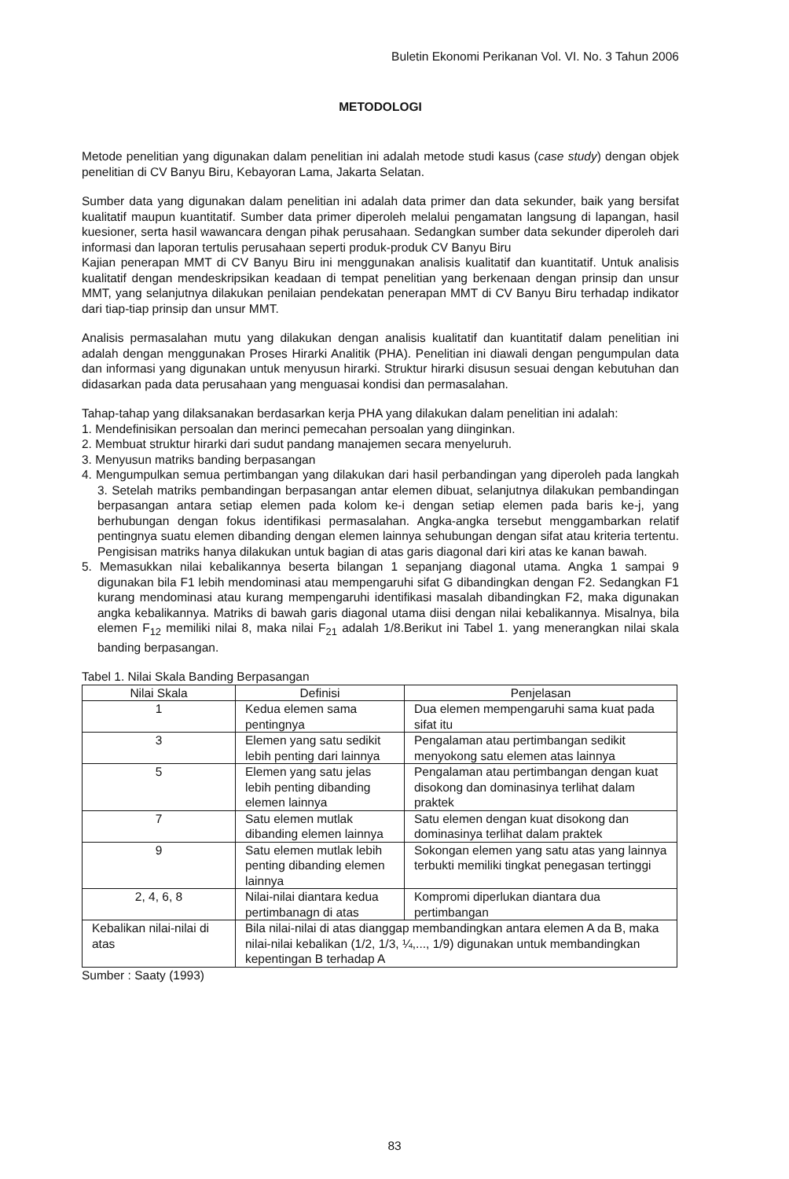Buletin Ekonomi Perikanan Vol. VI. No. 3 Tahun 2006
METODOLOGI
Metode penelitian yang digunakan dalam penelitian ini adalah metode studi kasus (case study) dengan objek penelitian di CV Banyu Biru, Kebayoran Lama, Jakarta Selatan.
Sumber data yang digunakan dalam penelitian ini adalah data primer dan data sekunder, baik yang bersifat kualitatif maupun kuantitatif. Sumber data primer diperoleh melalui pengamatan langsung di lapangan, hasil kuesioner, serta hasil wawancara dengan pihak perusahaan. Sedangkan sumber data sekunder diperoleh dari informasi dan laporan tertulis perusahaan seperti produk-produk CV Banyu Biru
Kajian penerapan MMT di CV Banyu Biru ini menggunakan analisis kualitatif dan kuantitatif. Untuk analisis kualitatif dengan mendeskripsikan keadaan di tempat penelitian yang berkenaan dengan prinsip dan unsur MMT, yang selanjutnya dilakukan penilaian pendekatan penerapan MMT di CV Banyu Biru terhadap indikator dari tiap-tiap prinsip dan unsur MMT.
Analisis permasalahan mutu yang dilakukan dengan analisis kualitatif dan kuantitatif dalam penelitian ini adalah dengan menggunakan Proses Hirarki Analitik (PHA). Penelitian ini diawali dengan pengumpulan data dan informasi yang digunakan untuk menyusun hirarki. Struktur hirarki disusun sesuai dengan kebutuhan dan didasarkan pada data perusahaan yang menguasai kondisi dan permasalahan.
Tahap-tahap yang dilaksanakan berdasarkan kerja PHA yang dilakukan dalam penelitian ini adalah:
1. Mendefinisikan persoalan dan merinci pemecahan persoalan yang diinginkan.
2. Membuat struktur hirarki dari sudut pandang manajemen secara menyeluruh.
3. Menyusun matriks banding berpasangan
4. Mengumpulkan semua pertimbangan yang dilakukan dari hasil perbandingan yang diperoleh pada langkah 3. Setelah matriks pembandingan berpasangan antar elemen dibuat, selanjutnya dilakukan pembandingan berpasangan antara setiap elemen pada kolom ke-i dengan setiap elemen pada baris ke-j, yang berhubungan dengan fokus identifikasi permasalahan. Angka-angka tersebut menggambarkan relatif pentingnya suatu elemen dibanding dengan elemen lainnya sehubungan dengan sifat atau kriteria tertentu. Pengisisan matriks hanya dilakukan untuk bagian di atas garis diagonal dari kiri atas ke kanan bawah.
5. Memasukkan nilai kebalikannya beserta bilangan 1 sepanjang diagonal utama. Angka 1 sampai 9 digunakan bila F1 lebih mendominasi atau mempengaruhi sifat G dibandingkan dengan F2. Sedangkan F1 kurang mendominasi atau kurang mempengaruhi identifikasi masalah dibandingkan F2, maka digunakan angka kebalikannya. Matriks di bawah garis diagonal utama diisi dengan nilai kebalikannya. Misalnya, bila elemen F<sub>12</sub> memiliki nilai 8, maka nilai F<sub>21</sub> adalah 1/8.Berikut ini Tabel 1. yang menerangkan nilai skala banding berpasangan.
Tabel 1. Nilai Skala Banding Berpasangan
| Nilai Skala | Definisi | Penjelasan |
| --- | --- | --- |
| 1 | Kedua elemen sama pentingnya | Dua elemen mempengaruhi sama kuat pada sifat itu |
| 3 | Elemen yang satu sedikit lebih penting dari lainnya | Pengalaman atau pertimbangan sedikit menyokong satu elemen atas lainnya |
| 5 | Elemen yang satu jelas lebih penting dibanding elemen lainnya | Pengalaman atau pertimbangan dengan kuat disokong dan dominasinya terlihat dalam praktek |
| 7 | Satu elemen mutlak dibanding elemen lainnya | Satu elemen dengan kuat disokong dan dominasinya terlihat dalam praktek |
| 9 | Satu elemen mutlak lebih penting dibanding elemen lainnya | Sokongan elemen yang satu atas yang lainnya terbukti memiliki tingkat penegasan tertinggi |
| 2, 4, 6, 8 | Nilai-nilai diantara kedua pertimbanagn di atas | Kompromi diperlukan diantara dua pertimbangan |
| Kebalikan nilai-nilai di atas | Bila nilai-nilai di atas dianggap membandingkan antara elemen A da B, maka nilai-nilai kebalikan (1/2, 1/3, ¼,..., 1/9) digunakan untuk membandingkan kepentingan B terhadap A | |
Sumber : Saaty (1993)
83